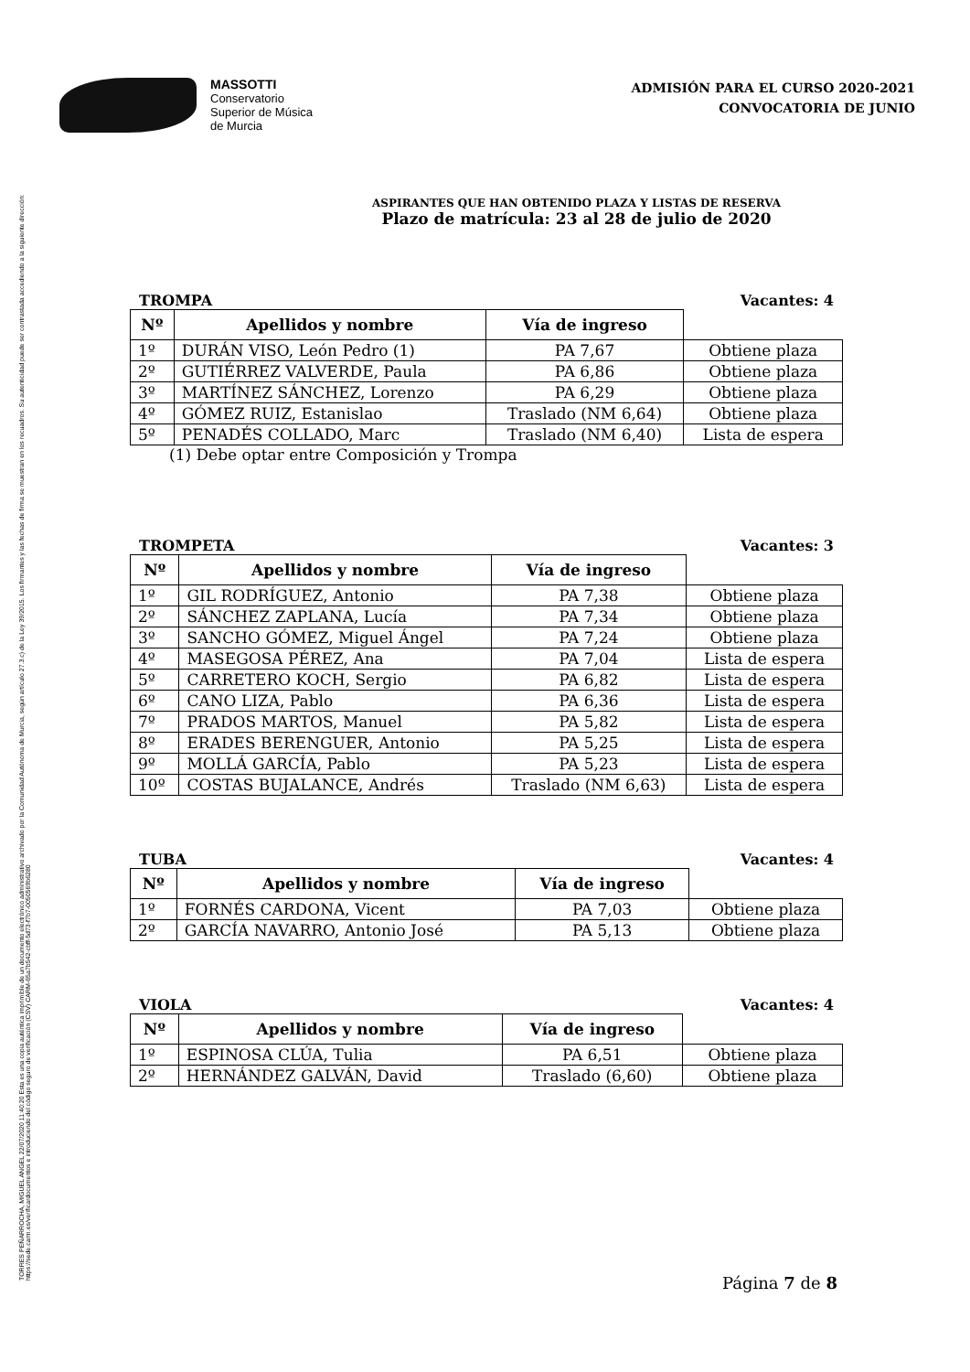TORRES PEÑARROCHA, MIGUEL ANGEL 22/07/2020 11:40:20 Esta es una copia auténtica imprimible de un documento electrónico administrativo archivado por la Comunidad Autónoma de Murcia, según artículo 27.3.c) de la Ley 39/2015. Los firmantes y las fechas de firma se muestran en los recuadros. Su autenticidad puede ser contrastada accediendo a la siguiente dirección: https://sede.carm.es/verificardocumentos e introduciendo del código seguro de verificación (CSV) CARM-65a7b542-cbff-5d73-f7b7-0050569b6280
MASSOTTI
Conservatorio
Superior de Música
de Murcia
ADMISIÓN PARA EL CURSO 2020-2021
CONVOCATORIA DE JUNIO
ASPIRANTES QUE HAN OBTENIDO PLAZA Y LISTAS DE RESERVA
Plazo de matrícula: 23 al 28 de julio de 2020
TROMPA Vacantes: 4
| Nº | Apellidos y nombre | Vía de ingreso | |
| --- | --- | --- | --- |
| 1º | DURÁN VISO, León Pedro (1) | PA 7,67 | Obtiene plaza |
| 2º | GUTIÉRREZ VALVERDE, Paula | PA 6,86 | Obtiene plaza |
| 3º | MARTÍNEZ SÁNCHEZ, Lorenzo | PA 6,29 | Obtiene plaza |
| 4º | GÓMEZ RUIZ, Estanislao | Traslado (NM 6,64) | Obtiene plaza |
| 5º | PENADÉS COLLADO, Marc | Traslado (NM 6,40) | Lista de espera |
(1) Debe optar entre Composición y Trompa
TROMPETA Vacantes: 3
| Nº | Apellidos y nombre | Vía de ingreso | |
| --- | --- | --- | --- |
| 1º | GIL RODRÍGUEZ, Antonio | PA 7,38 | Obtiene plaza |
| 2º | SÁNCHEZ ZAPLANA, Lucía | PA 7,34 | Obtiene plaza |
| 3º | SANCHO GÓMEZ, Miguel Ángel | PA 7,24 | Obtiene plaza |
| 4º | MASEGOSA PÉREZ, Ana | PA 7,04 | Lista de espera |
| 5º | CARRETERO KOCH, Sergio | PA 6,82 | Lista de espera |
| 6º | CANO LIZA, Pablo | PA 6,36 | Lista de espera |
| 7º | PRADOS MARTOS, Manuel | PA 5,82 | Lista de espera |
| 8º | ERADES BERENGUER, Antonio | PA 5,25 | Lista de espera |
| 9º | MOLLÁ GARCÍA, Pablo | PA 5,23 | Lista de espera |
| 10º | COSTAS BUJALANCE, Andrés | Traslado (NM 6,63) | Lista de espera |
TUBA Vacantes: 4
| Nº | Apellidos y nombre | Vía de ingreso | |
| --- | --- | --- | --- |
| 1º | FORNÉS CARDONA, Vicent | PA 7,03 | Obtiene plaza |
| 2º | GARCÍA NAVARRO, Antonio José | PA 5,13 | Obtiene plaza |
VIOLA Vacantes: 4
| Nº | Apellidos y nombre | Vía de ingreso | |
| --- | --- | --- | --- |
| 1º | ESPINOSA CLÚA, Tulia | PA 6,51 | Obtiene plaza |
| 2º | HERNÁNDEZ GALVÁN, David | Traslado (6,60) | Obtiene plaza |
Página 7 de 8